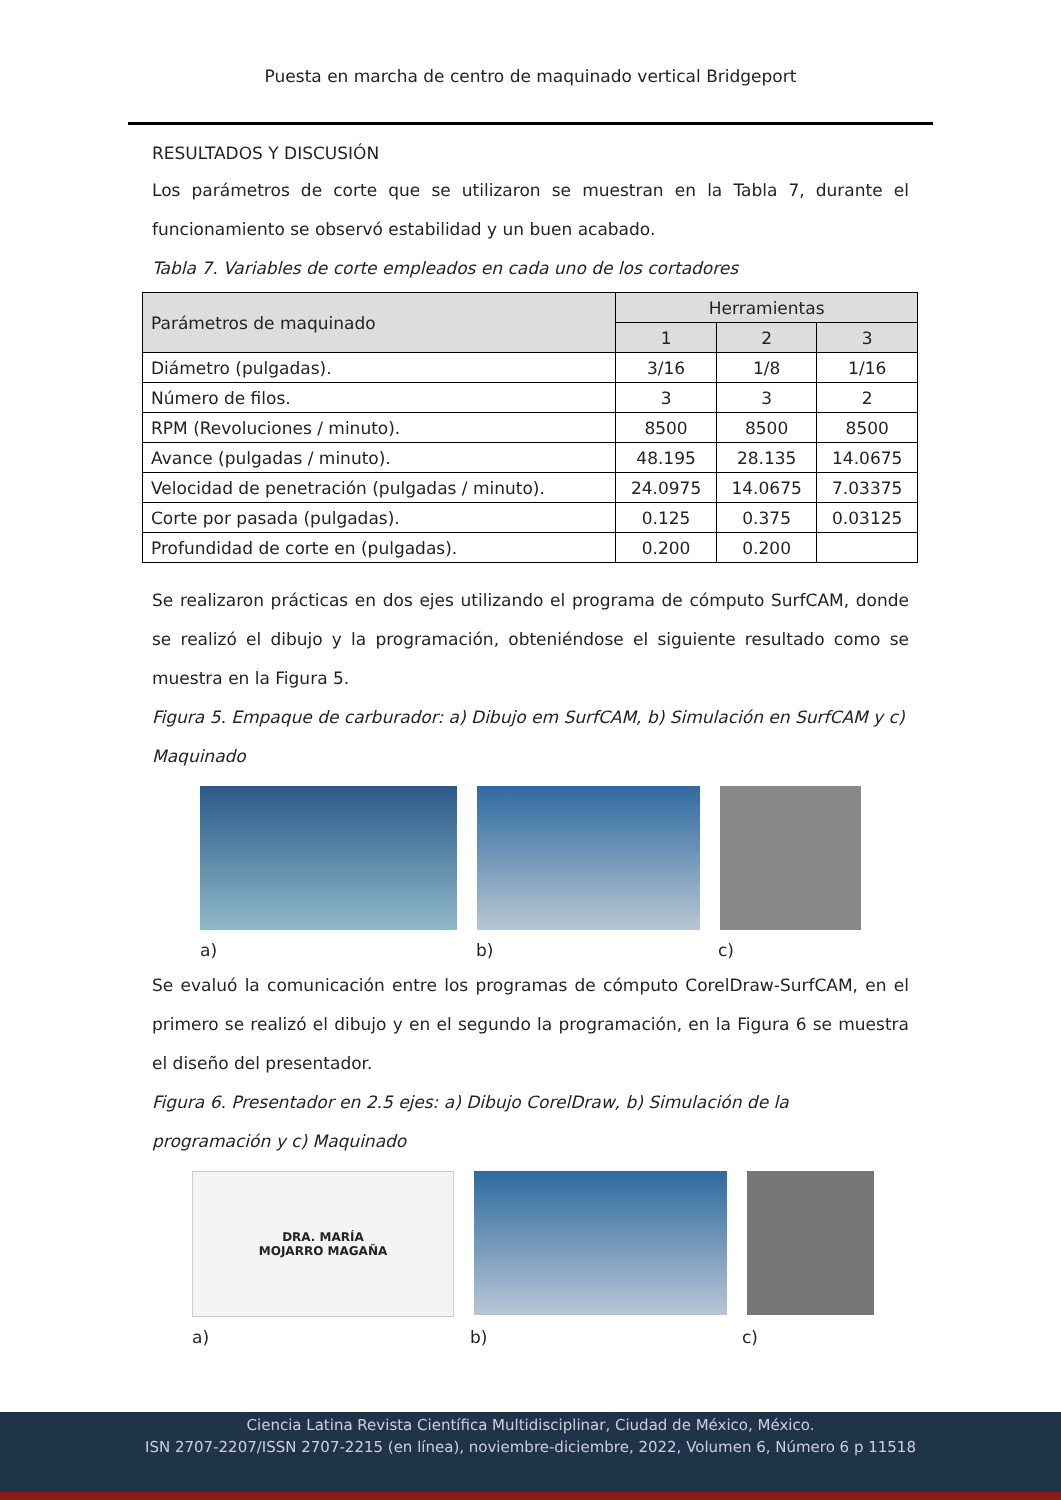Puesta en marcha de centro de maquinado vertical Bridgeport
RESULTADOS Y DISCUSIÓN
Los parámetros de corte que se utilizaron se muestran en la Tabla 7, durante el funcionamiento se observó estabilidad y un buen acabado.
Tabla 7. Variables de corte empleados en cada uno de los cortadores
| Parámetros de maquinado | Herramientas | | |
| --- | --- | --- | --- |
| | 1 | 2 | 3 |
| Diámetro (pulgadas). | 3/16 | 1/8 | 1/16 |
| Número de filos. | 3 | 3 | 2 |
| RPM (Revoluciones / minuto). | 8500 | 8500 | 8500 |
| Avance (pulgadas / minuto). | 48.195 | 28.135 | 14.0675 |
| Velocidad de penetración (pulgadas / minuto). | 24.0975 | 14.0675 | 7.03375 |
| Corte por pasada (pulgadas). | 0.125 | 0.375 | 0.03125 |
| Profundidad de corte en (pulgadas). | 0.200 | 0.200 | |
Se realizaron prácticas en dos ejes utilizando el programa de cómputo SurfCAM, donde se realizó el dibujo y la programación, obteniéndose el siguiente resultado como se muestra en la Figura 5.
Figura 5. Empaque de carburador: a) Dibujo em SurfCAM, b) Simulación en SurfCAM y c) Maquinado
a) b) c)
Se evaluó la comunicación entre los programas de cómputo CorelDraw-SurfCAM, en el primero se realizó el dibujo y en el segundo la programación, en la Figura 6 se muestra el diseño del presentador.
Figura 6. Presentador en 2.5 ejes: a) Dibujo CorelDraw, b) Simulación de la programación y c) Maquinado
DRA. MARÍA
MOJARRO MAGAÑA
a) b) c)
Ciencia Latina Revista Científica Multidisciplinar, Ciudad de México, México.
ISN 2707-2207/ISSN 2707-2215 (en línea), noviembre-diciembre, 2022, Volumen 6, Número 6 p 11518